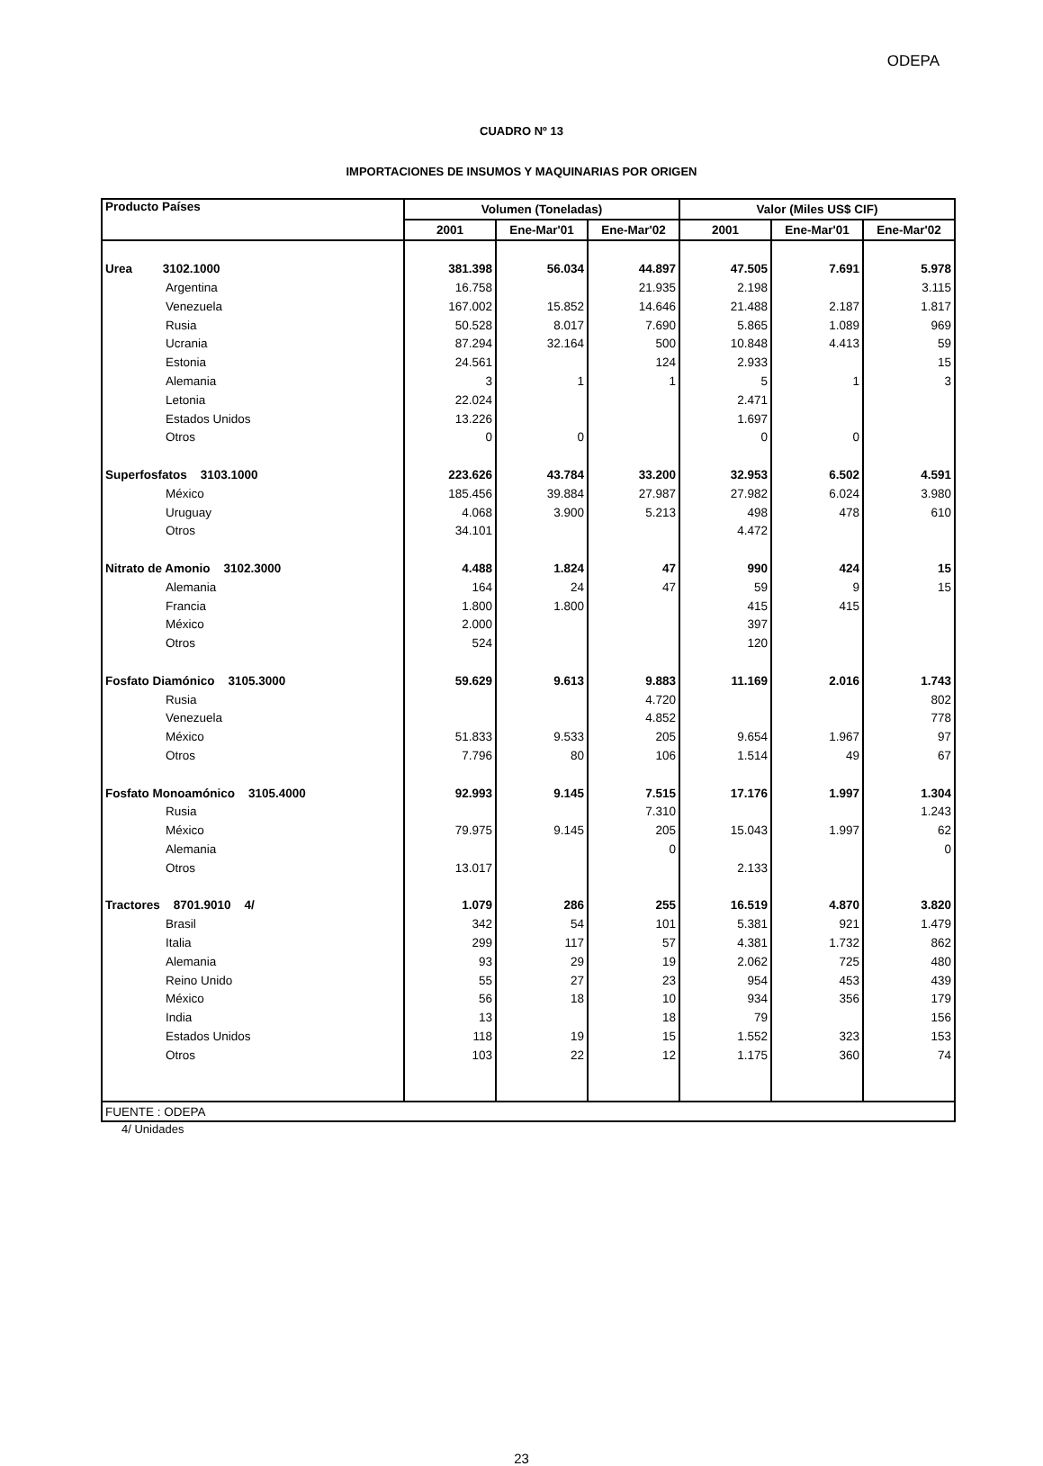ODEPA
CUADRO Nº 13
IMPORTACIONES DE INSUMOS Y MAQUINARIAS POR ORIGEN
| Producto Países | Volumen (Toneladas) | | | Valor (Miles US$ CIF) | | |
| --- | --- | --- | --- | --- | --- | --- |
| | 2001 | Ene-Mar'01 | Ene-Mar'02 | 2001 | Ene-Mar'01 | Ene-Mar'02 |
| Urea 3102.1000 | 381.398 | 56.034 | 44.897 | 47.505 | 7.691 | 5.978 |
| Argentina | 16.758 | | 21.935 | 2.198 | | 3.115 |
| Venezuela | 167.002 | 15.852 | 14.646 | 21.488 | 2.187 | 1.817 |
| Rusia | 50.528 | 8.017 | 7.690 | 5.865 | 1.089 | 969 |
| Ucrania | 87.294 | 32.164 | 500 | 10.848 | 4.413 | 59 |
| Estonia | 24.561 | | 124 | 2.933 | | 15 |
| Alemania | 3 | 1 | 1 | 5 | 1 | 3 |
| Letonia | 22.024 | | | 2.471 | | |
| Estados Unidos | 13.226 | | | 1.697 | | |
| Otros | 0 | 0 | | 0 | 0 | |
| Superfosfatos 3103.1000 | 223.626 | 43.784 | 33.200 | 32.953 | 6.502 | 4.591 |
| México | 185.456 | 39.884 | 27.987 | 27.982 | 6.024 | 3.980 |
| Uruguay | 4.068 | 3.900 | 5.213 | 498 | 478 | 610 |
| Otros | 34.101 | | | 4.472 | | |
| Nitrato de Amonio 3102.3000 | 4.488 | 1.824 | 47 | 990 | 424 | 15 |
| Alemania | 164 | 24 | 47 | 59 | 9 | 15 |
| Francia | 1.800 | 1.800 | | 415 | 415 | |
| México | 2.000 | | | 397 | | |
| Otros | 524 | | | 120 | | |
| Fosfato Diamónico 3105.3000 | 59.629 | 9.613 | 9.883 | 11.169 | 2.016 | 1.743 |
| Rusia | | | 4.720 | | | 802 |
| Venezuela | | | 4.852 | | | 778 |
| México | 51.833 | 9.533 | 205 | 9.654 | 1.967 | 97 |
| Otros | 7.796 | 80 | 106 | 1.514 | 49 | 67 |
| Fosfato Monoamónico 3105.4000 | 92.993 | 9.145 | 7.515 | 17.176 | 1.997 | 1.304 |
| Rusia | | | 7.310 | | | 1.243 |
| México | 79.975 | 9.145 | 205 | 15.043 | 1.997 | 62 |
| Alemania | | | 0 | | | 0 |
| Otros | 13.017 | | | 2.133 | | |
| Tractores 8701.9010 4/ | 1.079 | 286 | 255 | 16.519 | 4.870 | 3.820 |
| Brasil | 342 | 54 | 101 | 5.381 | 921 | 1.479 |
| Italia | 299 | 117 | 57 | 4.381 | 1.732 | 862 |
| Alemania | 93 | 29 | 19 | 2.062 | 725 | 480 |
| Reino Unido | 55 | 27 | 23 | 954 | 453 | 439 |
| México | 56 | 18 | 10 | 934 | 356 | 179 |
| India | 13 | | 18 | 79 | | 156 |
| Estados Unidos | 118 | 19 | 15 | 1.552 | 323 | 153 |
| Otros | 103 | 22 | 12 | 1.175 | 360 | 74 |
| FUENTE : ODEPA | | | | | | |
4/ Unidades
23